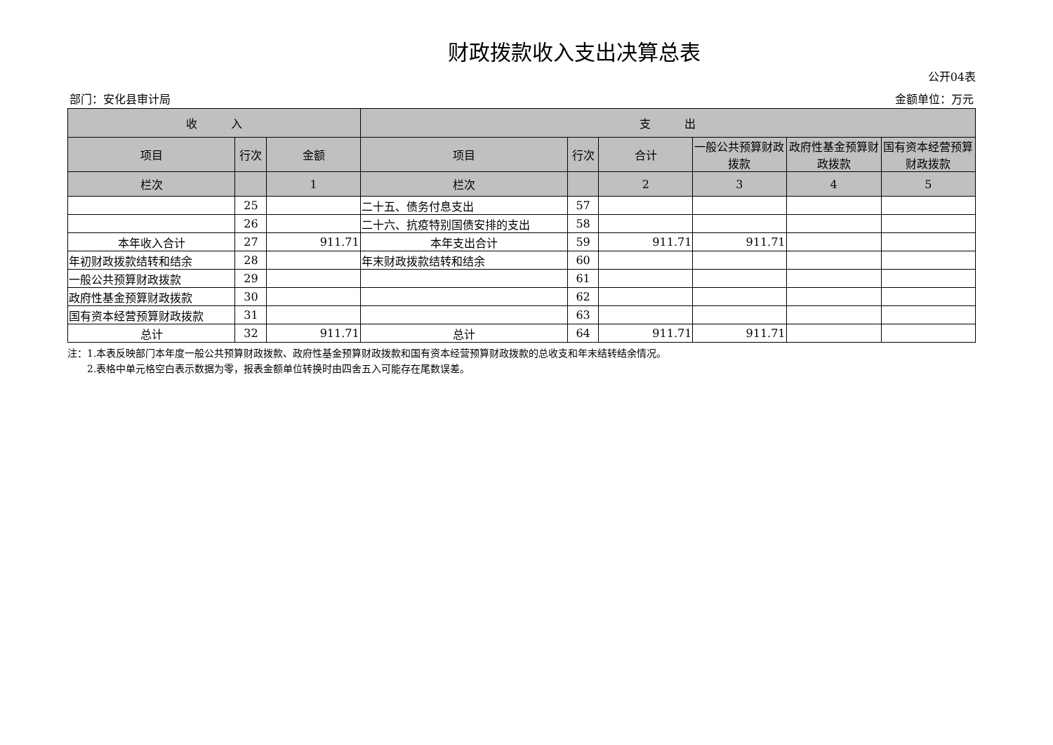财政拨款收入支出决算总表
公开04表
部门：安化县审计局 金额单位：万元
| 收 入 | | | 支 出 | | | | | |
| --- | --- | --- | --- | --- | --- | --- | --- | --- |
| 项目 | 行次 | 金额 | 项目 | 行次 | 合计 | 一般公共预算财政拨款 | 政府性基金预算财政拨款 | 国有资本经营预算财政拨款 |
| 栏次 | | 1 | 栏次 | | 2 | 3 | 4 | 5 |
| | 25 | | 二十五、债务付息支出 | 57 | | | | |
| | 26 | | 二十六、抗疫特别国债安排的支出 | 58 | | | | |
| 本年收入合计 | 27 | 911.71 | 本年支出合计 | 59 | 911.71 | 911.71 | | |
| 年初财政拨款结转和结余 | 28 | | 年末财政拨款结转和结余 | 60 | | | | |
| 一般公共预算财政拨款 | 29 | | | 61 | | | | |
| 政府性基金预算财政拨款 | 30 | | | 62 | | | | |
| 国有资本经营预算财政拨款 | 31 | | | 63 | | | | |
| 总计 | 32 | 911.71 | 总计 | 64 | 911.71 | 911.71 | | |
注：1.本表反映部门本年度一般公共预算财政拨款、政府性基金预算财政拨款和国有资本经营预算财政拨款的总收支和年末结转结余情况。
　　2.表格中单元格空白表示数据为零，报表金额单位转换时由四舍五入可能存在尾数误差。